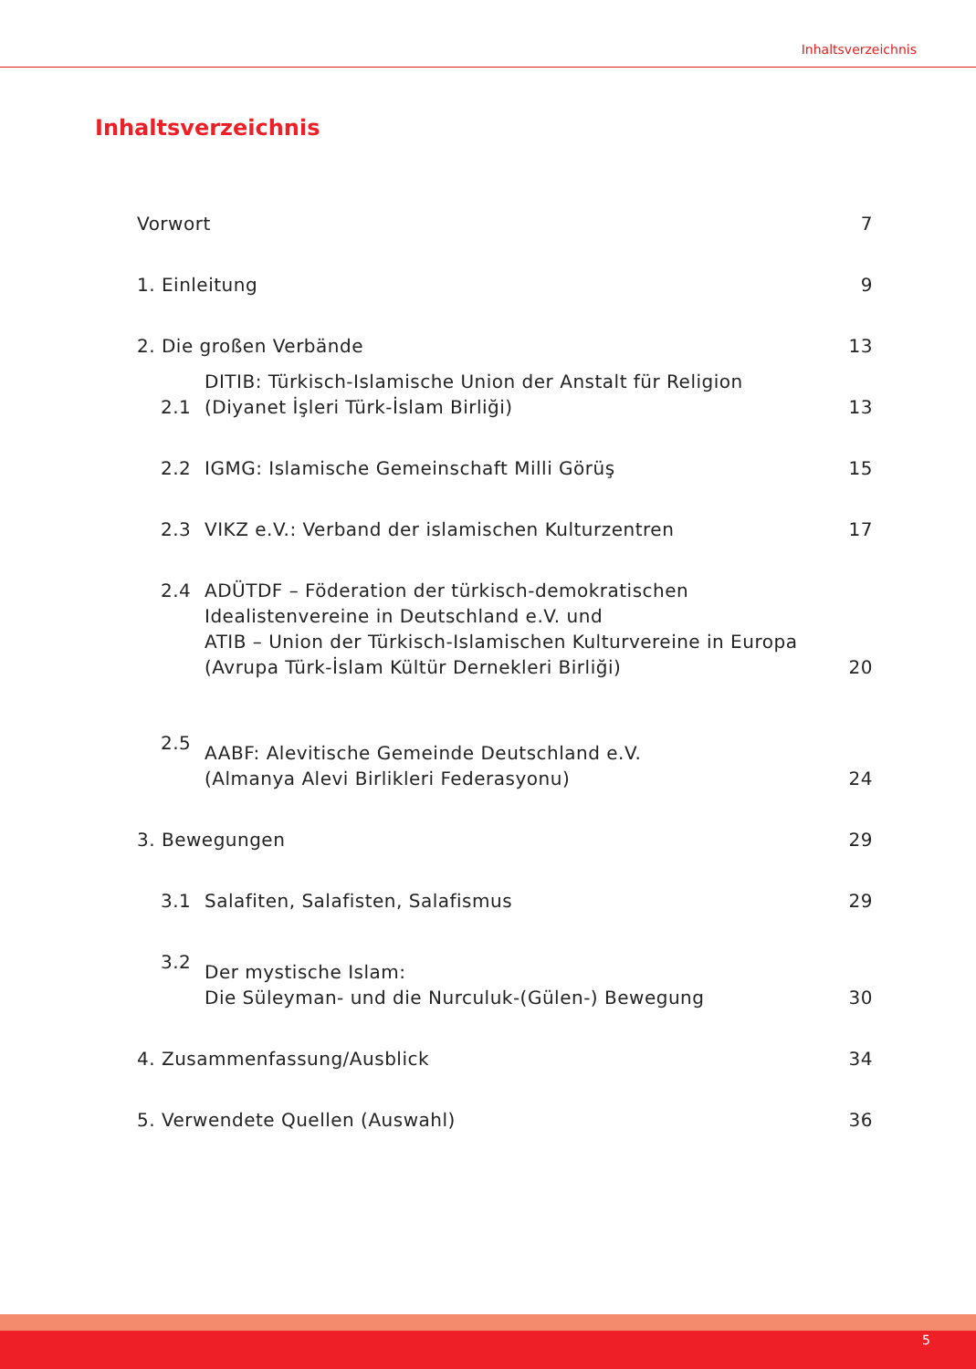Inhaltsverzeichnis
Inhaltsverzeichnis
| Vorwort | | 7 |
| 1. Einleitung | | 9 |
| 2. Die großen Verbände | | 13 |
| 2.1 | DITIB: Türkisch-Islamische Union der Anstalt für Religion (Diyanet İşleri Türk-İslam Birliği) | 13 |
| 2.2 | IGMG: Islamische Gemeinschaft Milli Görüş | 15 |
| 2.3 | VIKZ e.V.: Verband der islamischen Kulturzentren | 17 |
| 2.4 | ADÜTDF – Föderation der türkisch-demokratischen Idealistenvereine in Deutschland e.V. und ATIB – Union der Türkisch-Islamischen Kulturvereine in Europa (Avrupa Türk-İslam Kültür Dernekleri Birliği) | 20 |
| 2.5 | AABF: Alevitische Gemeinde Deutschland e.V. (Almanya Alevi Birlikleri Federasyonu) | 24 |
| 3. Bewegungen | | 29 |
| 3.1 | Salafiten, Salafisten, Salafismus | 29 |
| 3.2 | Der mystische Islam: Die Süleyman- und die Nurculuk-(Gülen-) Bewegung | 30 |
| 4. Zusammenfassung/Ausblick | | 34 |
| 5. Verwendete Quellen (Auswahl) | | 36 |
5